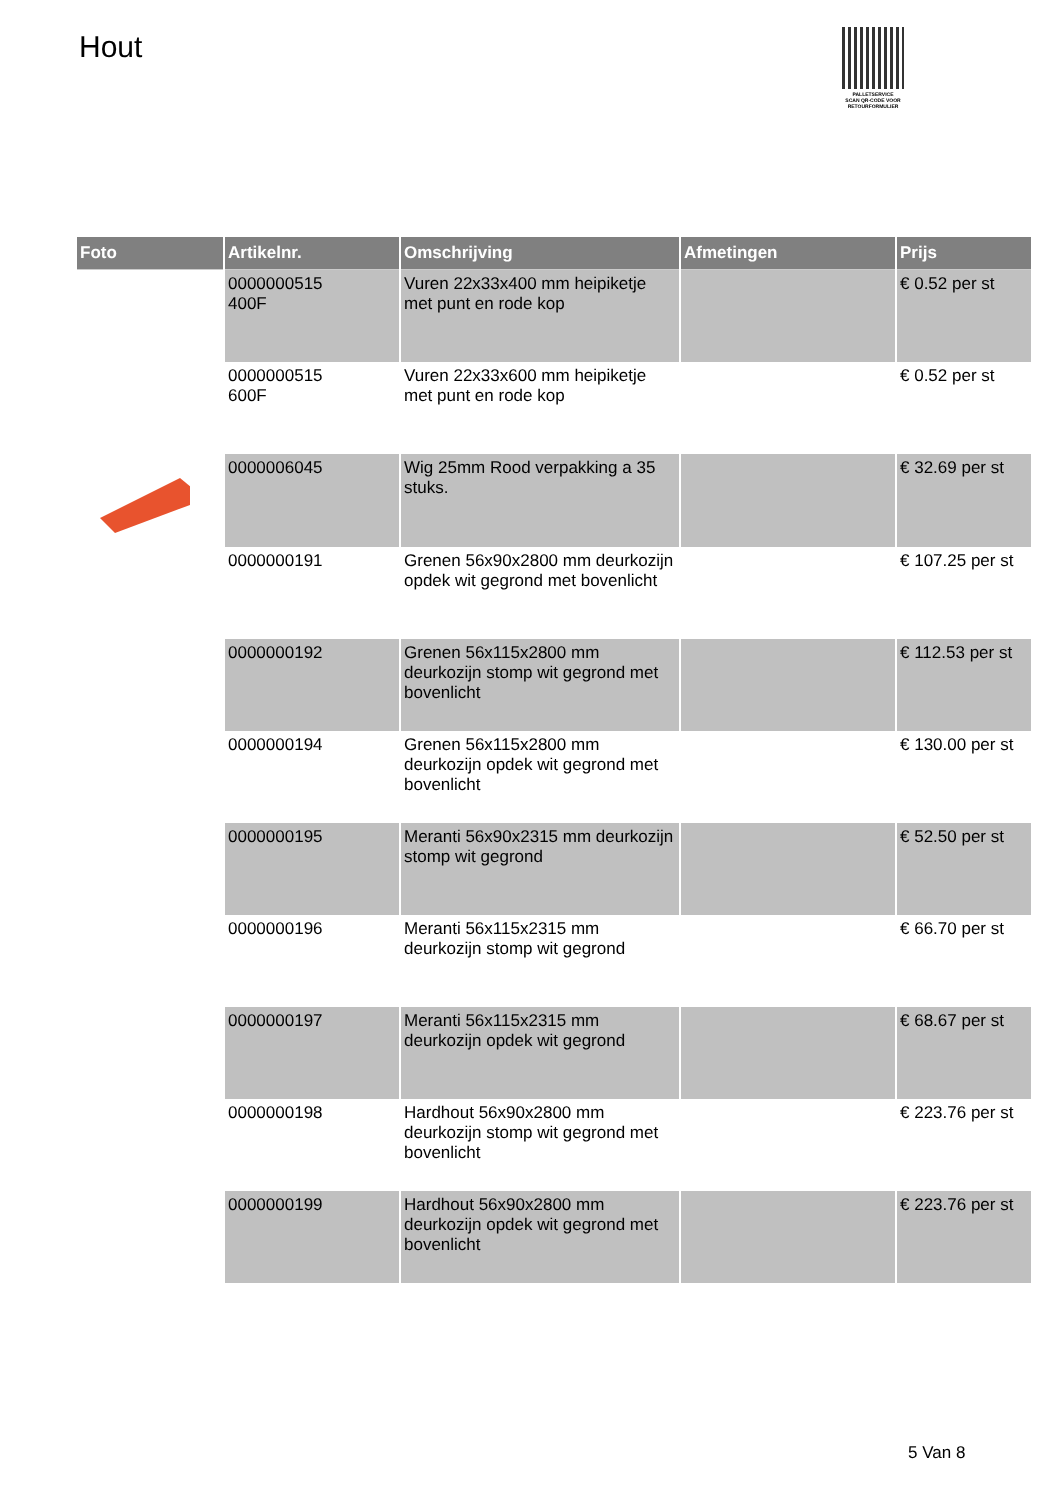Hout
PALLETSERVICE
SCAN QR-CODE VOOR RETOURFORMULIER
| Foto | Artikelnr. | Omschrijving | Afmetingen | Prijs |
| --- | --- | --- | --- | --- |
| | 0000000515 400F | Vuren 22x33x400 mm heipiketje met punt en rode kop | | € 0.52 per st |
| | 0000000515 600F | Vuren 22x33x600 mm heipiketje met punt en rode kop | | € 0.52 per st |
| | 0000006045 | Wig 25mm Rood verpakking a 35 stuks. | | € 32.69 per st |
| | 0000000191 | Grenen 56x90x2800 mm deurkozijn opdek wit gegrond met bovenlicht | | € 107.25 per st |
| | 0000000192 | Grenen 56x115x2800 mm deurkozijn stomp wit gegrond met bovenlicht | | € 112.53 per st |
| | 0000000194 | Grenen 56x115x2800 mm deurkozijn opdek wit gegrond met bovenlicht | | € 130.00 per st |
| | 0000000195 | Meranti 56x90x2315 mm deurkozijn stomp wit gegrond | | € 52.50 per st |
| | 0000000196 | Meranti 56x115x2315 mm deurkozijn stomp wit gegrond | | € 66.70 per st |
| | 0000000197 | Meranti 56x115x2315 mm deurkozijn opdek wit gegrond | | € 68.67 per st |
| | 0000000198 | Hardhout 56x90x2800 mm deurkozijn stomp wit gegrond met bovenlicht | | € 223.76 per st |
| | 0000000199 | Hardhout 56x90x2800 mm deurkozijn opdek wit gegrond met bovenlicht | | € 223.76 per st |
5 Van 8